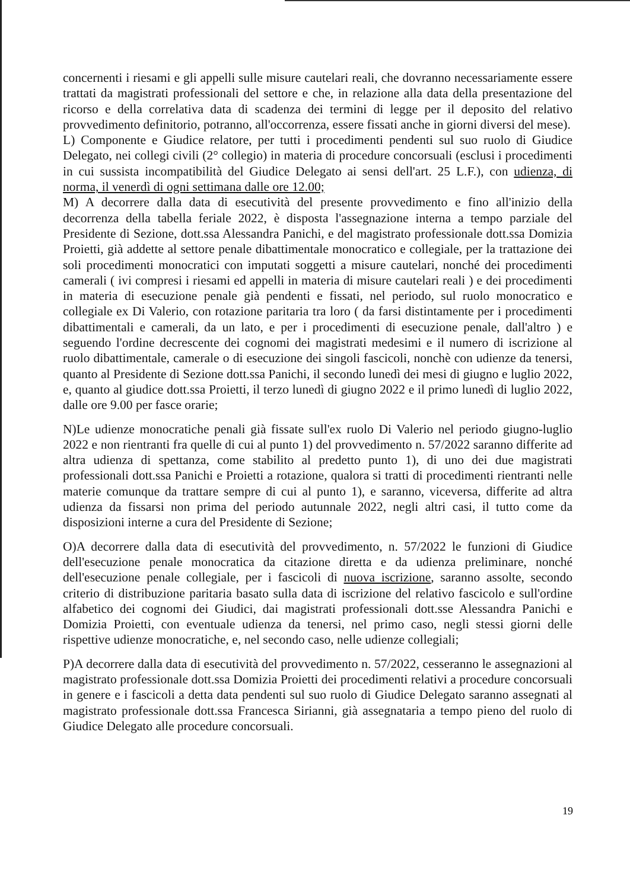concernenti i riesami e gli appelli sulle misure cautelari reali, che dovranno necessariamente essere trattati da magistrati professionali del settore e che, in relazione alla data della presentazione del ricorso e della correlativa data di scadenza dei termini di legge per il deposito del relativo provvedimento definitorio, potranno, all'occorrenza, essere fissati anche in giorni diversi del mese).
L) Componente e Giudice relatore, per tutti i procedimenti pendenti sul suo ruolo di Giudice Delegato, nei collegi civili (2° collegio) in materia di procedure concorsuali (esclusi i procedimenti in cui sussista incompatibilità del Giudice Delegato ai sensi dell'art. 25 L.F.), con udienza, di norma, il venerdì di ogni settimana dalle ore 12.00;
M) A decorrere dalla data di esecutività del presente provvedimento e fino all'inizio della decorrenza della tabella feriale 2022, è disposta l'assegnazione interna a tempo parziale del Presidente di Sezione, dott.ssa Alessandra Panichi, e del magistrato professionale dott.ssa Domizia Proietti, già addette al settore penale dibattimentale monocratico e collegiale, per la trattazione dei soli procedimenti monocratici con imputati soggetti a misure cautelari, nonché dei procedimenti camerali ( ivi compresi i riesami ed appelli in materia di misure cautelari reali ) e dei procedimenti in materia di esecuzione penale già pendenti e fissati, nel periodo, sul ruolo monocratico e collegiale ex Di Valerio, con rotazione paritaria tra loro ( da farsi distintamente per i procedimenti dibattimentali e camerali, da un lato, e per i procedimenti di esecuzione penale, dall'altro ) e seguendo l'ordine decrescente dei cognomi dei magistrati medesimi e il numero di iscrizione al ruolo dibattimentale, camerale o di esecuzione dei singoli fascicoli, nonchè con udienze da tenersi, quanto al Presidente di Sezione dott.ssa Panichi, il secondo lunedì dei mesi di giugno e luglio 2022, e, quanto al giudice dott.ssa Proietti, il terzo lunedì di giugno 2022 e il primo lunedì di luglio 2022, dalle ore 9.00 per fasce orarie;
N)Le udienze monocratiche penali già fissate sull'ex ruolo Di Valerio nel periodo giugno-luglio 2022 e non rientranti fra quelle di cui al punto 1) del provvedimento n. 57/2022 saranno differite ad altra udienza di spettanza, come stabilito al predetto punto 1), di uno dei due magistrati professionali dott.ssa Panichi e Proietti a rotazione, qualora si tratti di procedimenti rientranti nelle materie comunque da trattare sempre di cui al punto 1), e saranno, viceversa, differite ad altra udienza da fissarsi non prima del periodo autunnale 2022, negli altri casi, il tutto come da disposizioni interne a cura del Presidente di Sezione;
O)A decorrere dalla data di esecutività del provvedimento, n. 57/2022 le funzioni di Giudice dell'esecuzione penale monocratica da citazione diretta e da udienza preliminare, nonché dell'esecuzione penale collegiale, per i fascicoli di nuova iscrizione, saranno assolte, secondo criterio di distribuzione paritaria basato sulla data di iscrizione del relativo fascicolo e sull'ordine alfabetico dei cognomi dei Giudici, dai magistrati professionali dott.sse Alessandra Panichi e Domizia Proietti, con eventuale udienza da tenersi, nel primo caso, negli stessi giorni delle rispettive udienze monocratiche, e, nel secondo caso, nelle udienze collegiali;
P)A decorrere dalla data di esecutività del provvedimento n. 57/2022, cesseranno le assegnazioni al magistrato professionale dott.ssa Domizia Proietti dei procedimenti relativi a procedure concorsuali in genere e i fascicoli a detta data pendenti sul suo ruolo di Giudice Delegato saranno assegnati al magistrato professionale dott.ssa Francesca Sirianni, già assegnataria a tempo pieno del ruolo di Giudice Delegato alle procedure concorsuali.
19